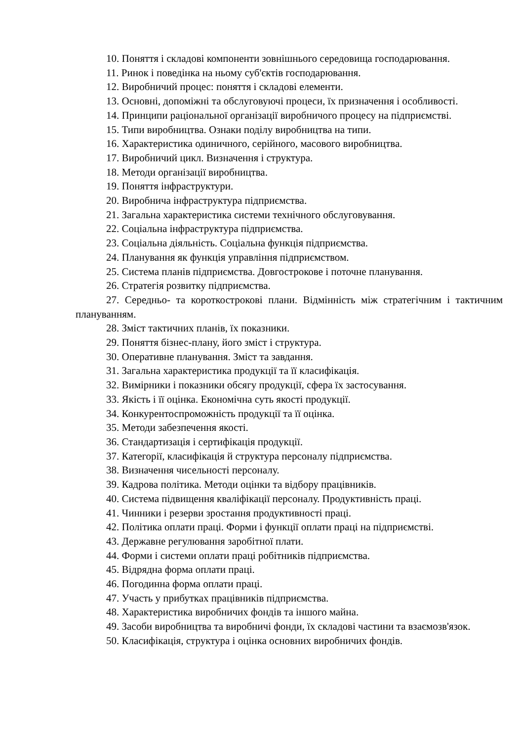10. Поняття і складові компоненти зовнішнього середовища господарювання.
11. Ринок і поведінка на ньому суб'єктів господарювання.
12. Виробничий процес: поняття і складові елементи.
13. Основні, допоміжні та обслуговуючі процеси, їх призначення і особливості.
14. Принципи раціональної організації виробничого процесу на підприємстві.
15. Типи виробництва. Ознаки поділу виробництва на типи.
16. Характеристика одиничного, серійного, масового виробництва.
17. Виробничий цикл. Визначення і структура.
18. Методи організації виробництва.
19. Поняття інфраструктури.
20. Виробнича інфраструктура підприємства.
21. Загальна характеристика системи технічного обслуговування.
22. Соціальна інфраструктура підприємства.
23. Соціальна діяльність. Соціальна функція підприємства.
24. Планування як функція управління підприємством.
25. Система планів підприємства. Довгострокове і поточне планування.
26. Стратегія розвитку підприємства.
27. Середньо- та короткострокові плани. Відмінність між стратегічним і тактичним плануванням.
28. Зміст тактичних планів, їх показники.
29. Поняття бізнес-плану, його зміст і структура.
30. Оперативне планування. Зміст та завдання.
31. Загальна характеристика продукції та її класифікація.
32. Вимірники і показники обсягу продукції, сфера їх застосування.
33. Якість і її оцінка. Економічна суть якості продукції.
34. Конкурентоспроможність продукції та її оцінка.
35. Методи забезпечення якості.
36. Стандартизація і сертифікація продукції.
37. Категорії, класифікація й структура персоналу підприємства.
38. Визначення чисельності персоналу.
39. Кадрова політика. Методи оцінки та відбору працівників.
40. Система підвищення кваліфікації персоналу. Продуктивність праці.
41. Чинники і резерви зростання продуктивності праці.
42. Політика оплати праці. Форми і функції оплати праці на підприємстві.
43. Державне регулювання заробітної плати.
44. Форми і системи оплати праці робітників підприємства.
45. Відрядна форма оплати праці.
46. Погодинна форма оплати праці.
47. Участь у прибутках працівників підприємства.
48. Характеристика виробничих фондів та іншого майна.
49. Засоби виробництва та виробничі фонди, їх складові частини та взаємозв'язок.
50. Класифікація, структура і оцінка основних виробничих фондів.